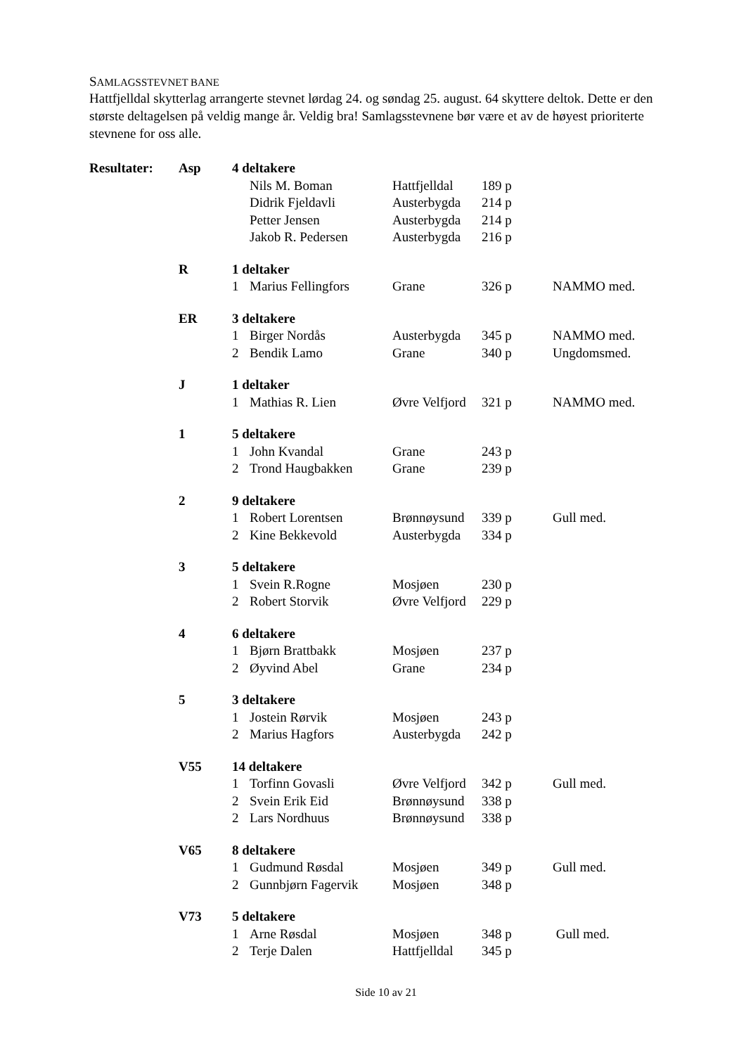SAMLAGSSTEVNET BANE
Hattfjelldal skytterlag arrangerte stevnet lørdag 24. og søndag 25. august. 64 skyttere deltok. Dette er den største deltagelsen på veldig mange år. Veldig bra! Samlagsstevnene bør være et av de høyest prioriterte stevnene for oss alle.
| Resultater: | Asp | 4 deltakere | | | | |
| | | | Nils M. Boman | Hattfjelldal | 189 p | |
| | | | Didrik Fjeldavli | Austerbygda | 214 p | |
| | | | Petter Jensen | Austerbygda | 214 p | |
| | | | Jakob R. Pedersen | Austerbygda | 216 p | |
| | R | 1 deltaker | | | | |
| | | 1 | Marius Fellingfors | Grane | 326 p | NAMMO med. |
| | ER | 3 deltakere | | | | |
| | | 1 | Birger Nordås | Austerbygda | 345 p | NAMMO med. |
| | | 2 | Bendik Lamo | Grane | 340 p | Ungdomsmed. |
| | J | 1 deltaker | | | | |
| | | 1 | Mathias R. Lien | Øvre Velfjord | 321 p | NAMMO med. |
| | 1 | 5 deltakere | | | | |
| | | 1 | John Kvandal | Grane | 243 p | |
| | | 2 | Trond Haugbakken | Grane | 239 p | |
| | 2 | 9 deltakere | | | | |
| | | 1 | Robert Lorentsen | Brønnøysund | 339 p | Gull med. |
| | | 2 | Kine Bekkevold | Austerbygda | 334 p | |
| | 3 | 5 deltakere | | | | |
| | | 1 | Svein R.Rogne | Mosjøen | 230 p | |
| | | 2 | Robert Storvik | Øvre Velfjord | 229 p | |
| | 4 | 6 deltakere | | | | |
| | | 1 | Bjørn Brattbakk | Mosjøen | 237 p | |
| | | 2 | Øyvind Abel | Grane | 234 p | |
| | 5 | 3 deltakere | | | | |
| | | 1 | Jostein Rørvik | Mosjøen | 243 p | |
| | | 2 | Marius Hagfors | Austerbygda | 242 p | |
| | V55 | 14 deltakere | | | | |
| | | 1 | Torfinn Govasli | Øvre Velfjord | 342 p | Gull med. |
| | | 2 | Svein Erik Eid | Brønnøysund | 338 p | |
| | | 2 | Lars Nordhuus | Brønnøysund | 338 p | |
| | V65 | 8 deltakere | | | | |
| | | 1 | Gudmund Røsdal | Mosjøen | 349 p | Gull med. |
| | | 2 | Gunnbjørn Fagervik | Mosjøen | 348 p | |
| | V73 | 5 deltakere | | | | |
| | | 1 | Arne Røsdal | Mosjøen | 348 p | Gull med. |
| | | 2 | Terje Dalen | Hattfjelldal | 345 p | |
Side 10 av 21